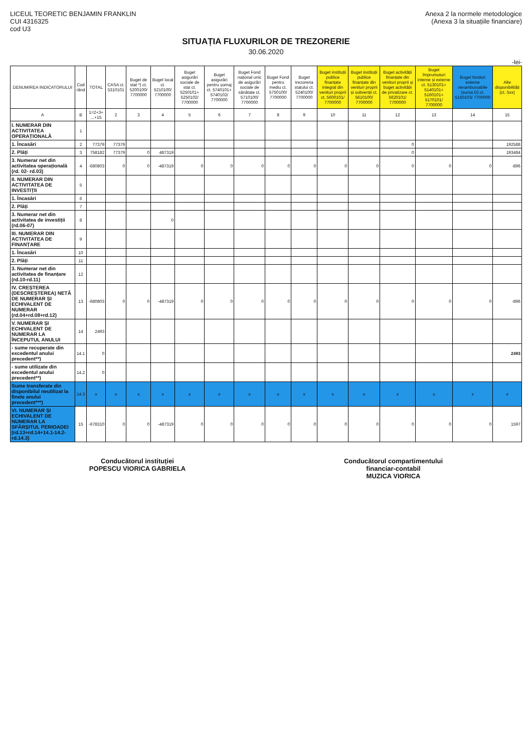LICEUL TEORETIC BENJAMIN FRANKLIN
CUI 4316325
cod U3
Anexa 2 la normele metodologice
(Anexa 3 la situațiile financiare)
SITUAȚIA FLUXURILOR DE TREZORERIE
30.06.2020
-lei-
| DENUMIREA INDICATORULUI | Cod rând | TOTAL | CASA ct. 5310101 | Buget de stat *) ct. 5200100/ 7700000 | Buget local ct. 5210100/ 7700000 | Buget asigurări sociale de stat ct. 5250101+ 5250102/ 7700000 | Buget asigurări pentru șomaj ct. 5740101+ 5740102/ 7700000 | Buget Fond național unic de asigurări sociale de sănătate ct. 5710100/ 7700000 | Buget Fond pentru mediu ct. 5750100/ 7700000 | Buget trezoreria statului ct. 5240100/ 7700000 | Buget instituții publice finanțate integral din venituri proprii ct. 5600101/ 7700000 | Buget instituții publice finanțate din venituri proprii și subvenții ct. 5610100/ 7700000 | Buget activității finanțate din venituri proprii și buget activității de privatizare ct. 5620101/ 7700000 | Buget împrumuturi interne și externe ct. 5130101+ 5140101+ 5160101+ 5170101/ 7700000 | Buget fonduri externe nerambursabile (sursa D) ct. 5150103/ 7700000 | Alte disponibilități (ct. 5xx) |
| --- | --- | --- | --- | --- | --- | --- | --- | --- | --- | --- | --- | --- | --- | --- | --- | --- |
| A | B | 1=2+3+ ...+15 | 2 | 3 | 4 | 5 | 6 | 7 | 8 | 9 | 10 | 11 | 12 | 13 | 14 | 15 |
| I. NUMERAR DIN ACTIVITATEA OPERAȚIONALĂ | 1 | | | | | | | | | | | | | | | |
| 1. Încasări | 2 | 77379 | 77379 | | | | | | | | | | 0 | | | 192588 |
| 2. Plăți | 3 | 758182 | 77379 | 0 | 487319 | | | | | | | | 0 | | | 193484 |
| 3. Numerar net din activitatea operațională (rd. 02- rd.03) | 4 | -680803 | 0 | 0 | -487319 | 0 | 0 | 0 | 0 | 0 | 0 | 0 | 0 | 0 | 0 | -896 |
| II. NUMERAR DIN ACTIVITATEA DE INVESTIȚII | 5 | | | | | | | | | | | | | | | |
| 1. Încasări | 6 | | | | | | | | | | | | | | | |
| 2. Plăți | 7 | | | | | | | | | | | | | | | |
| 3. Numerar net din activitatea de investiții (rd.06-07) | 8 | | | | 0 | | | | | | | | | | | |
| III. NUMERAR DIN ACTIVITATEA DE FINANȚARE | 9 | | | | | | | | | | | | | | | |
| 1. Încasări | 10 | | | | | | | | | | | | | | | |
| 2. Plăți | 11 | | | | | | | | | | | | | | | |
| 3. Numerar net din activitatea de finanțare (rd.10-rd.11) | 12 | | | | | | | | | | | | | | | |
| IV. CREȘTEREA (DESCREȘTEREA) NETĂ DE NUMERAR ȘI ECHIVALENT DE NUMERAR (rd.04+rd.08+rd.12) | 13 | -680803 | 0 | 0 | -487319 | 0 | 0 | 0 | 0 | 0 | 0 | 0 | 0 | 0 | 0 | -896 |
| V. NUMERAR ȘI ECHIVALENT DE NUMERAR LA ÎNCEPUTUL ANULUI | 14 | 2493 | | | | | | | | | | | | | | |
| - sume recuperate din excedentul anului precedent**) | 14.1 | 0 | | | | | | | | | | | | | | 2493 |
| - sume utilizate din excedentul anului precedent**) | 14.2 | 0 | | | | | | | | | | | | | | |
| Sume transferate din disponibilul neutilizat la finele anului precedent***) | 14.3 | x | x | x | x | x | x | x | x | x | x | x | x | x | x | x |
| VI. NUMERAR ȘI ECHIVALENT DE NUMERAR LA SFÂRȘITUL PERIOADEI (rd.13+rd.14+14.1-14.2-rd.14.3) | 15 | -678310 | 0 | 0 | -487319 | 0 | 0 | 0 | 0 | 0 | 0 | 0 | 0 | 0 | 0 | 1597 |
Conducătorul instituției
POPESCU VIORICA GABRIELA
Conducătorul compartimentului
financiar-contabil
MUZICA VIORICA